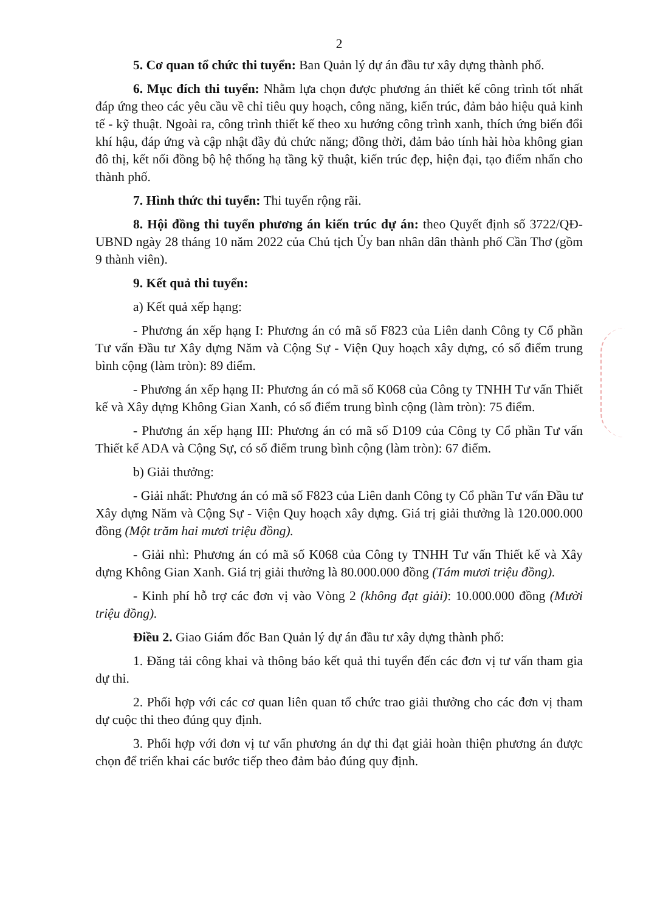2
5. Cơ quan tổ chức thi tuyển: Ban Quản lý dự án đầu tư xây dựng thành phố.
6. Mục đích thi tuyển: Nhằm lựa chọn được phương án thiết kế công trình tốt nhất đáp ứng theo các yêu cầu về chỉ tiêu quy hoạch, công năng, kiến trúc, đảm bảo hiệu quả kinh tế - kỹ thuật. Ngoài ra, công trình thiết kế theo xu hướng công trình xanh, thích ứng biến đổi khí hậu, đáp ứng và cập nhật đầy đủ chức năng; đồng thời, đảm bảo tính hài hòa không gian đô thị, kết nối đồng bộ hệ thống hạ tầng kỹ thuật, kiến trúc đẹp, hiện đại, tạo điểm nhấn cho thành phố.
7. Hình thức thi tuyển: Thi tuyển rộng rãi.
8. Hội đồng thi tuyển phương án kiến trúc dự án: theo Quyết định số 3722/QĐ-UBND ngày 28 tháng 10 năm 2022 của Chủ tịch Ủy ban nhân dân thành phố Cần Thơ (gồm 9 thành viên).
9. Kết quả thi tuyển:
a) Kết quả xếp hạng:
- Phương án xếp hạng I: Phương án có mã số F823 của Liên danh Công ty Cổ phần Tư vấn Đầu tư Xây dựng Năm và Cộng Sự - Viện Quy hoạch xây dựng, có số điểm trung bình cộng (làm tròn): 89 điểm.
- Phương án xếp hạng II: Phương án có mã số K068 của Công ty TNHH Tư vấn Thiết kế và Xây dựng Không Gian Xanh, có số điểm trung bình cộng (làm tròn): 75 điểm.
- Phương án xếp hạng III: Phương án có mã số D109 của Công ty Cổ phần Tư vấn Thiết kế ADA và Cộng Sự, có số điểm trung bình cộng (làm tròn): 67 điểm.
b) Giải thưởng:
- Giải nhất: Phương án có mã số F823 của Liên danh Công ty Cổ phần Tư vấn Đầu tư Xây dựng Năm và Cộng Sự - Viện Quy hoạch xây dựng. Giá trị giải thưởng là 120.000.000 đồng (Một trăm hai mươi triệu đồng).
- Giải nhì: Phương án có mã số K068 của Công ty TNHH Tư vấn Thiết kế và Xây dựng Không Gian Xanh. Giá trị giải thưởng là 80.000.000 đồng (Tám mươi triệu đồng).
- Kinh phí hỗ trợ các đơn vị vào Vòng 2 (không đạt giải): 10.000.000 đồng (Mười triệu đồng).
Điều 2. Giao Giám đốc Ban Quản lý dự án đầu tư xây dựng thành phố:
1. Đăng tải công khai và thông báo kết quả thi tuyển đến các đơn vị tư vấn tham gia dự thi.
2. Phối hợp với các cơ quan liên quan tổ chức trao giải thưởng cho các đơn vị tham dự cuộc thi theo đúng quy định.
3. Phối hợp với đơn vị tư vấn phương án dự thi đạt giải hoàn thiện phương án được chọn để triển khai các bước tiếp theo đảm bảo đúng quy định.